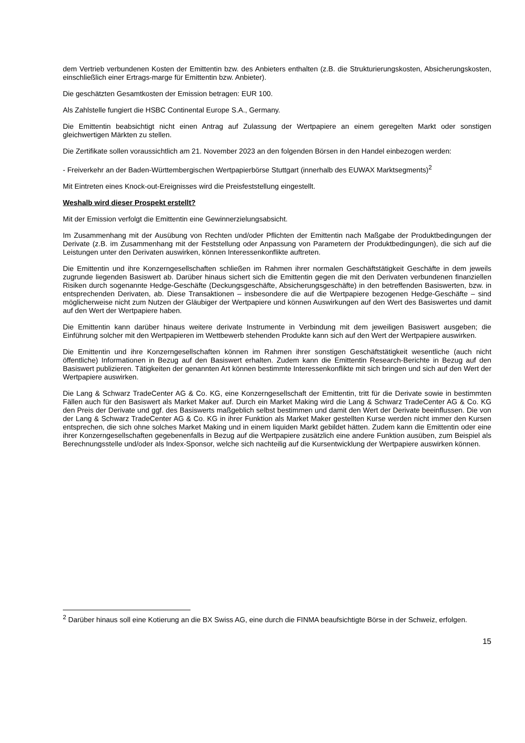dem Vertrieb verbundenen Kosten der Emittentin bzw. des Anbieters enthalten (z.B. die Strukturierungskosten, Absicherungskosten, einschließlich einer Ertrags-marge für Emittentin bzw. Anbieter).
Die geschätzten Gesamtkosten der Emission betragen: EUR 100.
Als Zahlstelle fungiert die HSBC Continental Europe S.A., Germany.
Die Emittentin beabsichtigt nicht einen Antrag auf Zulassung der Wertpapiere an einem geregelten Markt oder sonstigen gleichwertigen Märkten zu stellen.
Die Zertifikate sollen voraussichtlich am 21. November 2023 an den folgenden Börsen in den Handel einbezogen werden:
- Freiverkehr an der Baden-Württembergischen Wertpapierbörse Stuttgart (innerhalb des EUWAX Marktsegments)<sup>2</sup>
Mit Eintreten eines Knock-out-Ereignisses wird die Preisfeststellung eingestellt.
Weshalb wird dieser Prospekt erstellt?
Mit der Emission verfolgt die Emittentin eine Gewinnerzielungsabsicht.
Im Zusammenhang mit der Ausübung von Rechten und/oder Pflichten der Emittentin nach Maßgabe der Produktbedingungen der Derivate (z.B. im Zusammenhang mit der Feststellung oder Anpassung von Parametern der Produktbedingungen), die sich auf die Leistungen unter den Derivaten auswirken, können Interessenkonflikte auftreten.
Die Emittentin und ihre Konzerngesellschaften schließen im Rahmen ihrer normalen Geschäftstätigkeit Geschäfte in dem jeweils zugrunde liegenden Basiswert ab. Darüber hinaus sichert sich die Emittentin gegen die mit den Derivaten verbundenen finanziellen Risiken durch sogenannte Hedge-Geschäfte (Deckungsgeschäfte, Absicherungsgeschäfte) in den betreffenden Basiswerten, bzw. in entsprechenden Derivaten, ab. Diese Transaktionen – insbesondere die auf die Wertpapiere bezogenen Hedge-Geschäfte – sind möglicherweise nicht zum Nutzen der Gläubiger der Wertpapiere und können Auswirkungen auf den Wert des Basiswertes und damit auf den Wert der Wertpapiere haben.
Die Emittentin kann darüber hinaus weitere derivate Instrumente in Verbindung mit dem jeweiligen Basiswert ausgeben; die Einführung solcher mit den Wertpapieren im Wettbewerb stehenden Produkte kann sich auf den Wert der Wertpapiere auswirken.
Die Emittentin und ihre Konzerngesellschaften können im Rahmen ihrer sonstigen Geschäftstätigkeit wesentliche (auch nicht öffentliche) Informationen in Bezug auf den Basiswert erhalten. Zudem kann die Emittentin Research-Berichte in Bezug auf den Basiswert publizieren. Tätigkeiten der genannten Art können bestimmte Interessenkonflikte mit sich bringen und sich auf den Wert der Wertpapiere auswirken.
Die Lang & Schwarz TradeCenter AG & Co. KG, eine Konzerngesellschaft der Emittentin, tritt für die Derivate sowie in bestimmten Fällen auch für den Basiswert als Market Maker auf. Durch ein Market Making wird die Lang & Schwarz TradeCenter AG & Co. KG den Preis der Derivate und ggf. des Basiswerts maßgeblich selbst bestimmen und damit den Wert der Derivate beeinflussen. Die von der Lang & Schwarz TradeCenter AG & Co. KG in ihrer Funktion als Market Maker gestellten Kurse werden nicht immer den Kursen entsprechen, die sich ohne solches Market Making und in einem liquiden Markt gebildet hätten. Zudem kann die Emittentin oder eine ihrer Konzerngesellschaften gegebenenfalls in Bezug auf die Wertpapiere zusätzlich eine andere Funktion ausüben, zum Beispiel als Berechnungsstelle und/oder als Index-Sponsor, welche sich nachteilig auf die Kursentwicklung der Wertpapiere auswirken können.
<sup>2</sup> Darüber hinaus soll eine Kotierung an die BX Swiss AG, eine durch die FINMA beaufsichtigte Börse in der Schweiz, erfolgen.
15